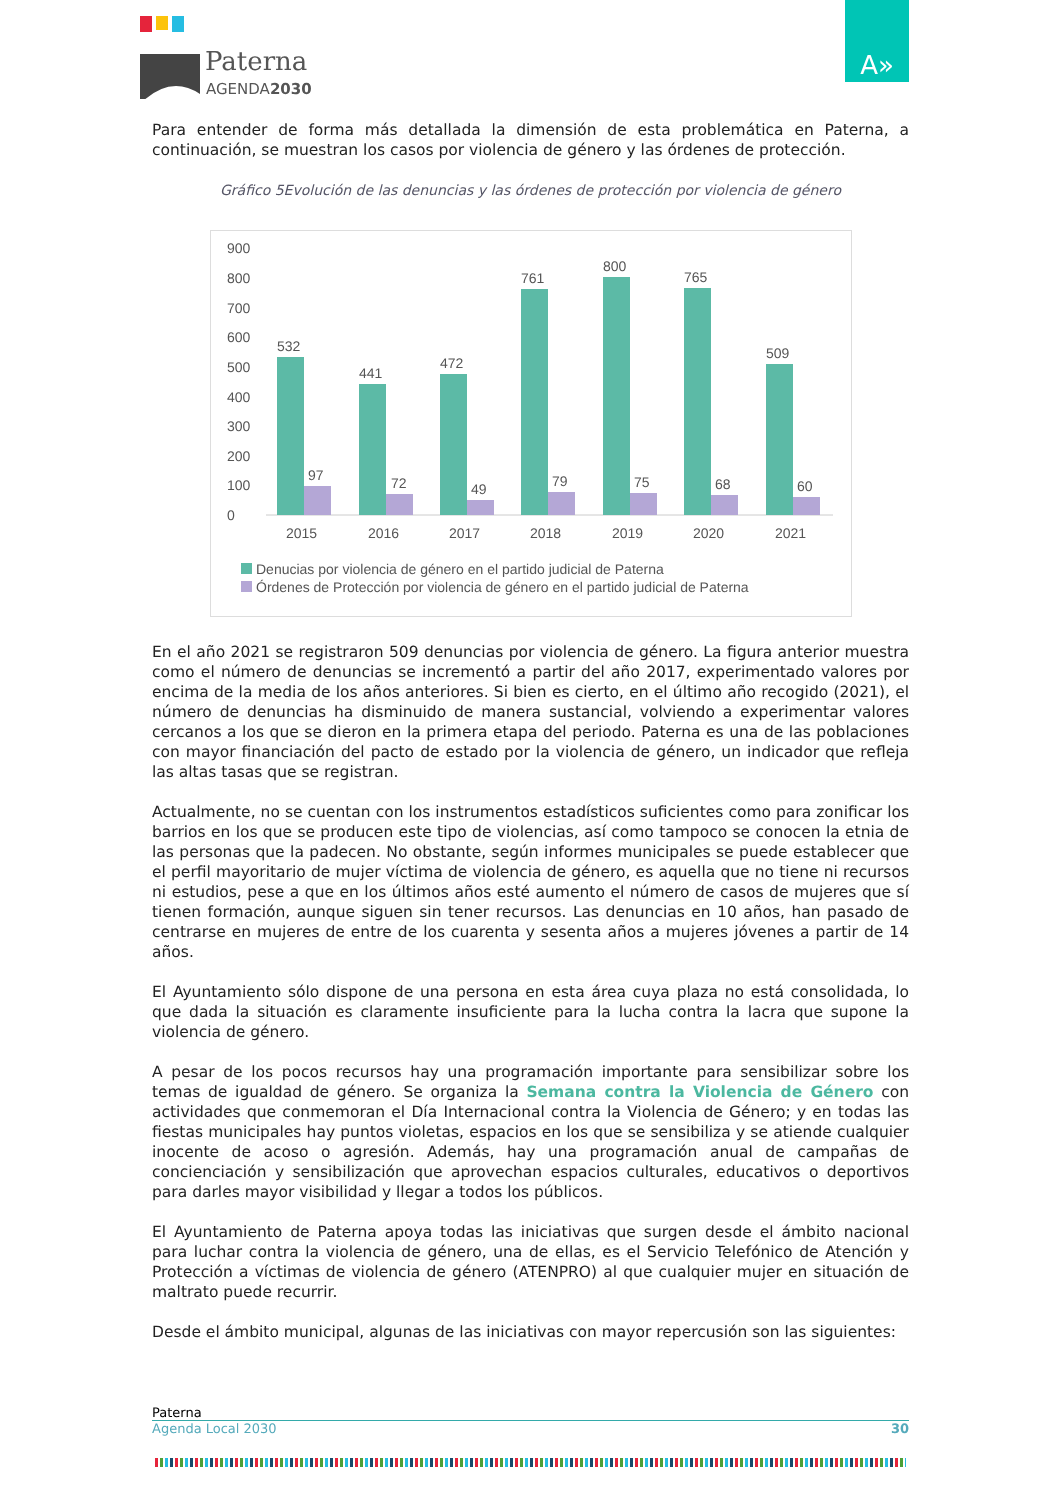Paterna
AGENDA2030
A»
Para entender de forma más detallada la dimensión de esta problemática en Paterna, a continuación, se muestran los casos por violencia de género y las órdenes de protección.
Gráfico 5Evolución de las denuncias y las órdenes de protección por violencia de género
900
800
700
600
500
400
300
200
100
0
532
441
472
761
800
765
509
97
72
49
79
75
68
60
2015
2016
2017
2018
2019
2020
2021
Denucias por violencia de género en el partido judicial de Paterna
Órdenes de Protección por violencia de género en el partido judicial de Paterna
En el año 2021 se registraron 509 denuncias por violencia de género. La figura anterior muestra como el número de denuncias se incrementó a partir del año 2017, experimentado valores por encima de la media de los años anteriores. Si bien es cierto, en el último año recogido (2021), el número de denuncias ha disminuido de manera sustancial, volviendo a experimentar valores cercanos a los que se dieron en la primera etapa del periodo. Paterna es una de las poblaciones con mayor financiación del pacto de estado por la violencia de género, un indicador que refleja las altas tasas que se registran.
Actualmente, no se cuentan con los instrumentos estadísticos suficientes como para zonificar los barrios en los que se producen este tipo de violencias, así como tampoco se conocen la etnia de las personas que la padecen. No obstante, según informes municipales se puede establecer que el perfil mayoritario de mujer víctima de violencia de género, es aquella que no tiene ni recursos ni estudios, pese a que en los últimos años esté aumento el número de casos de mujeres que sí tienen formación, aunque siguen sin tener recursos. Las denuncias en 10 años, han pasado de centrarse en mujeres de entre de los cuarenta y sesenta años a mujeres jóvenes a partir de 14 años.
El Ayuntamiento sólo dispone de una persona en esta área cuya plaza no está consolidada, lo que dada la situación es claramente insuficiente para la lucha contra la lacra que supone la violencia de género.
A pesar de los pocos recursos hay una programación importante para sensibilizar sobre los temas de igualdad de género. Se organiza la Semana contra la Violencia de Género con actividades que conmemoran el Día Internacional contra la Violencia de Género; y en todas las fiestas municipales hay puntos violetas, espacios en los que se sensibiliza y se atiende cualquier inocente de acoso o agresión. Además, hay una programación anual de campañas de concienciación y sensibilización que aprovechan espacios culturales, educativos o deportivos para darles mayor visibilidad y llegar a todos los públicos.
El Ayuntamiento de Paterna apoya todas las iniciativas que surgen desde el ámbito nacional para luchar contra la violencia de género, una de ellas, es el Servicio Telefónico de Atención y Protección a víctimas de violencia de género (ATENPRO) al que cualquier mujer en situación de maltrato puede recurrir.
Desde el ámbito municipal, algunas de las iniciativas con mayor repercusión son las siguientes:
Paterna
Agenda Local 2030 30